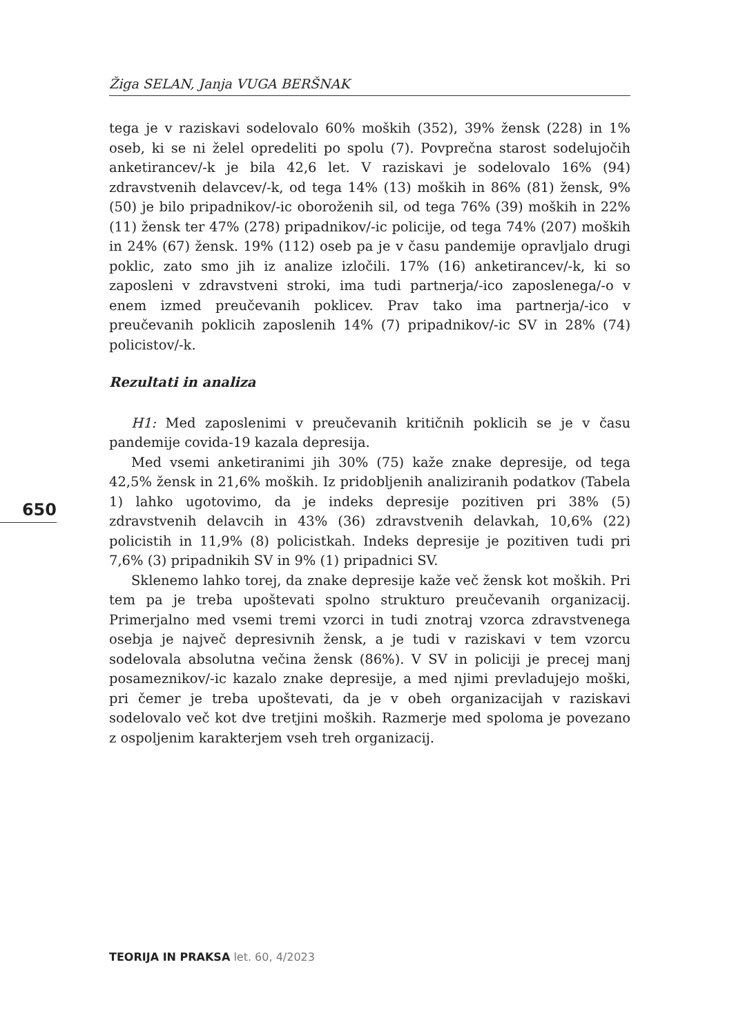Žiga SELAN, Janja VUGA BERŠNAK
tega je v raziskavi sodelovalo 60% moških (352), 39% žensk (228) in 1% oseb, ki se ni želel opredeliti po spolu (7). Povprečna starost sodelujočih anketirancev/-k je bila 42,6 let. V raziskavi je sodelovalo 16% (94) zdravstvenih delavcev/-k, od tega 14% (13) moških in 86% (81) žensk, 9% (50) je bilo pripadnikov/-ic oboroženih sil, od tega 76% (39) moških in 22% (11) žensk ter 47% (278) pripadnikov/-ic policije, od tega 74% (207) moških in 24% (67) žensk. 19% (112) oseb pa je v času pandemije opravljalo drugi poklic, zato smo jih iz analize izločili. 17% (16) anketirancev/-k, ki so zaposleni v zdravstveni stroki, ima tudi partnerja/-ico zaposlenega/-o v enem izmed preučevanih poklicev. Prav tako ima partnerja/-ico v preučevanih poklicih zaposlenih 14% (7) pripadnikov/-ic SV in 28% (74) policistov/-k.
Rezultati in analiza
H1: Med zaposlenimi v preučevanih kritičnih poklicih se je v času pandemije covida-19 kazala depresija.
Med vsemi anketiranimi jih 30% (75) kaže znake depresije, od tega 42,5% žensk in 21,6% moških. Iz pridobljenih analiziranih podatkov (Tabela 1) lahko ugotovimo, da je indeks depresije pozitiven pri 38% (5) zdravstvenih delavcih in 43% (36) zdravstvenih delavkah, 10,6% (22) policistih in 11,9% (8) policistkah. Indeks depresije je pozitiven tudi pri 7,6% (3) pripadnikih SV in 9% (1) pripadnici SV.
Sklenemo lahko torej, da znake depresije kaže več žensk kot moških. Pri tem pa je treba upoštevati spolno strukturo preučevanih organizacij. Primerjalno med vsemi tremi vzorci in tudi znotraj vzorca zdravstvenega osebja je največ depresivnih žensk, a je tudi v raziskavi v tem vzorcu sodelovala absolutna večina žensk (86%). V SV in policiji je precej manj posameznikov/-ic kazalo znake depresije, a med njimi prevladujejo moški, pri čemer je treba upoštevati, da je v obeh organizacijah v raziskavi sodelovalo več kot dve tretjini moških. Razmerje med spoloma je povezano z ospoljenim karakterjem vseh treh organizacij.
650
TEORIJA IN PRAKSA let. 60, 4/2023